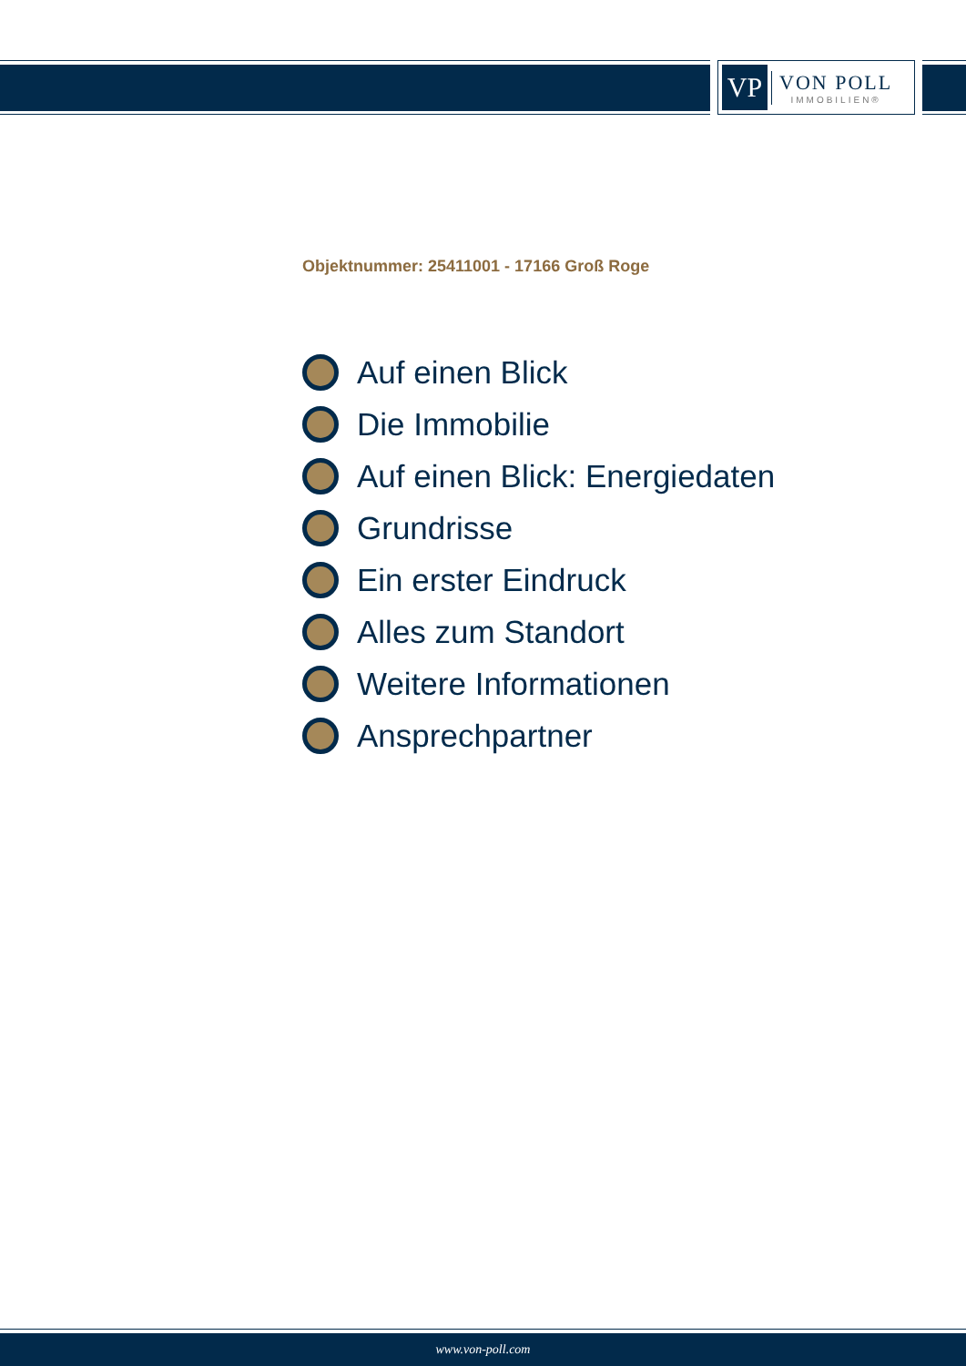VP
VON POLL
IMMOBILIEN®
Objektnummer: 25411001 - 17166 Groß Roge
Auf einen Blick
Die Immobilie
Auf einen Blick: Energiedaten
Grundrisse
Ein erster Eindruck
Alles zum Standort
Weitere Informationen
Ansprechpartner
www.von-poll.com